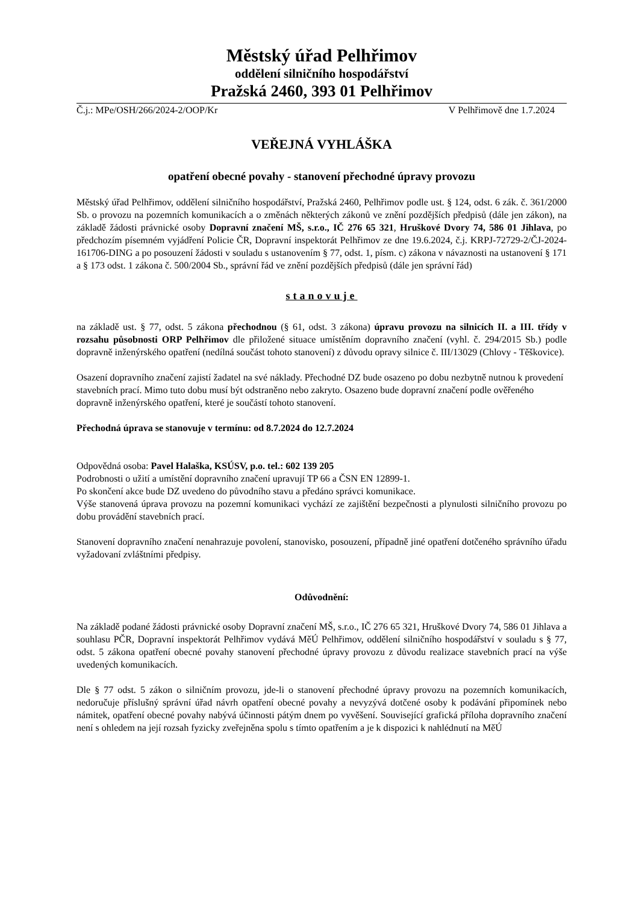Městský úřad Pelhřimov
oddělení silničního hospodářství
Pražská 2460, 393 01 Pelhřimov
Č.j.: MPe/OSH/266/2024-2/OOP/Kr V Pelhřimově dne 1.7.2024
VEŘEJNÁ VYHLÁŠKA
opatření obecné povahy - stanovení přechodné úpravy provozu
Městský úřad Pelhřimov, oddělení silničního hospodářství, Pražská 2460, Pelhřimov podle ust. § 124, odst. 6 zák. č. 361/2000 Sb. o provozu na pozemních komunikacích a o změnách některých zákonů ve znění pozdějších předpisů (dále jen zákon), na základě žádosti právnické osoby Dopravní značení MŠ, s.r.o., IČ 276 65 321, Hruškové Dvory 74, 586 01 Jihlava, po předchozím písemném vyjádření Policie ČR, Dopravní inspektorát Pelhřimov ze dne 19.6.2024, č.j. KRPJ-72729-2/ČJ-2024-161706-DING a po posouzení žádosti v souladu s ustanovením § 77, odst. 1, písm. c) zákona v návaznosti na ustanovení § 171 a § 173 odst. 1 zákona č. 500/2004 Sb., správní řád ve znění pozdějších předpisů (dále jen správní řád)
stanovuje
na základě ust. § 77, odst. 5 zákona přechodnou (§ 61, odst. 3 zákona) úpravu provozu na silnicích II. a III. třídy v rozsahu působnosti ORP Pelhřimov dle přiložené situace umístěním dopravního značení (vyhl. č. 294/2015 Sb.) podle dopravně inženýrského opatření (nedílná součást tohoto stanovení) z důvodu opravy silnice č. III/13029 (Chlovy - Těškovice).
Osazení dopravního značení zajistí žadatel na své náklady. Přechodné DZ bude osazeno po dobu nezbytně nutnou k provedení stavebních prací. Mimo tuto dobu musí být odstraněno nebo zakryto. Osazeno bude dopravní značení podle ověřeného dopravně inženýrského opatření, které je součástí tohoto stanovení.
Přechodná úprava se stanovuje v termínu: od 8.7.2024 do 12.7.2024
Odpovědná osoba: Pavel Halaška, KSÚSV, p.o. tel.: 602 139 205
Podrobnosti o užití a umístění dopravního značení upravují TP 66 a ČSN EN 12899-1.
Po skončení akce bude DZ uvedeno do původního stavu a předáno správci komunikace.
Výše stanovená úprava provozu na pozemní komunikaci vychází ze zajištění bezpečnosti a plynulosti silničního provozu po dobu provádění stavebních prací.
Stanovení dopravního značení nenahrazuje povolení, stanovisko, posouzení, případně jiné opatření dotčeného správního úřadu vyžadovaní zvláštními předpisy.
Odůvodnění:
Na základě podané žádosti právnické osoby Dopravní značení MŠ, s.r.o., IČ 276 65 321, Hruškové Dvory 74, 586 01 Jihlava a souhlasu PČR, Dopravní inspektorát Pelhřimov vydává MěÚ Pelhřimov, oddělení silničního hospodářství v souladu s § 77, odst. 5 zákona opatření obecné povahy stanovení přechodné úpravy provozu z důvodu realizace stavebních prací na výše uvedených komunikacích.
Dle § 77 odst. 5 zákon o silničním provozu, jde-li o stanovení přechodné úpravy provozu na pozemních komunikacích, nedoručuje příslušný správní úřad návrh opatření obecné povahy a nevyzývá dotčené osoby k podávání připomínek nebo námitek, opatření obecné povahy nabývá účinnosti pátým dnem po vyvěšení. Související grafická příloha dopravního značení není s ohledem na její rozsah fyzicky zveřejněna spolu s tímto opatřením a je k dispozici k nahlédnutí na MěÚ